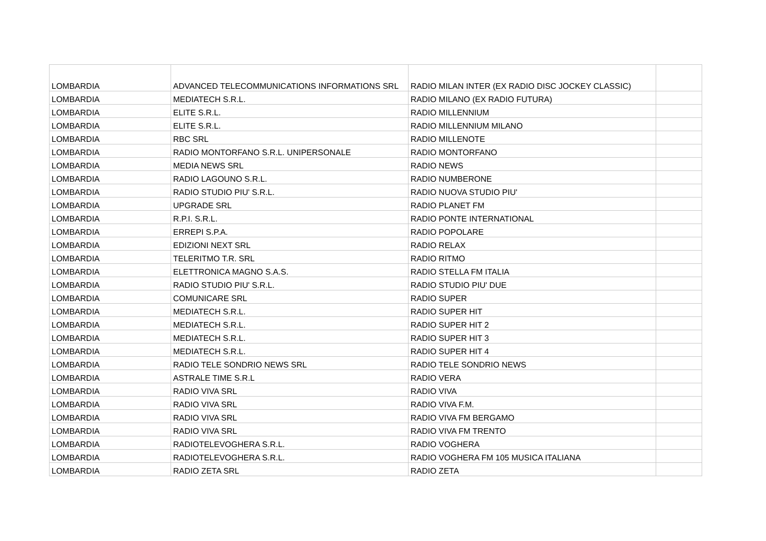| LOMBARDIA | ADVANCED TELECOMMUNICATIONS INFORMATIONS SRL | RADIO MILAN INTER (EX RADIO DISC JOCKEY CLASSIC) | |
| LOMBARDIA | MEDIATECH S.R.L. | RADIO MILANO (EX RADIO FUTURA) | |
| LOMBARDIA | ELITE S.R.L. | RADIO MILLENNIUM | |
| LOMBARDIA | ELITE S.R.L. | RADIO MILLENNIUM MILANO | |
| LOMBARDIA | RBC SRL | RADIO MILLENOTE | |
| LOMBARDIA | RADIO MONTORFANO S.R.L. UNIPERSONALE | RADIO MONTORFANO | |
| LOMBARDIA | MEDIA NEWS SRL | RADIO NEWS | |
| LOMBARDIA | RADIO LAGOUNO S.R.L. | RADIO NUMBERONE | |
| LOMBARDIA | RADIO STUDIO PIU' S.R.L. | RADIO NUOVA STUDIO PIU' | |
| LOMBARDIA | UPGRADE SRL | RADIO PLANET FM | |
| LOMBARDIA | R.P.I. S.R.L. | RADIO PONTE INTERNATIONAL | |
| LOMBARDIA | ERREPI S.P.A. | RADIO POPOLARE | |
| LOMBARDIA | EDIZIONI NEXT SRL | RADIO RELAX | |
| LOMBARDIA | TELERITMO T.R. SRL | RADIO RITMO | |
| LOMBARDIA | ELETTRONICA MAGNO S.A.S. | RADIO STELLA FM ITALIA | |
| LOMBARDIA | RADIO STUDIO PIU' S.R.L. | RADIO STUDIO PIU' DUE | |
| LOMBARDIA | COMUNICARE SRL | RADIO SUPER | |
| LOMBARDIA | MEDIATECH S.R.L. | RADIO SUPER HIT | |
| LOMBARDIA | MEDIATECH S.R.L. | RADIO SUPER HIT 2 | |
| LOMBARDIA | MEDIATECH S.R.L. | RADIO SUPER HIT 3 | |
| LOMBARDIA | MEDIATECH S.R.L. | RADIO SUPER HIT 4 | |
| LOMBARDIA | RADIO TELE SONDRIO NEWS SRL | RADIO TELE SONDRIO NEWS | |
| LOMBARDIA | ASTRALE TIME S.R.L | RADIO VERA | |
| LOMBARDIA | RADIO VIVA SRL | RADIO VIVA | |
| LOMBARDIA | RADIO VIVA SRL | RADIO VIVA F.M. | |
| LOMBARDIA | RADIO VIVA SRL | RADIO VIVA FM BERGAMO | |
| LOMBARDIA | RADIO VIVA SRL | RADIO VIVA FM TRENTO | |
| LOMBARDIA | RADIOTELEVOGHERA S.R.L. | RADIO VOGHERA | |
| LOMBARDIA | RADIOTELEVOGHERA S.R.L. | RADIO VOGHERA FM 105 MUSICA ITALIANA | |
| LOMBARDIA | RADIO ZETA SRL | RADIO ZETA | |